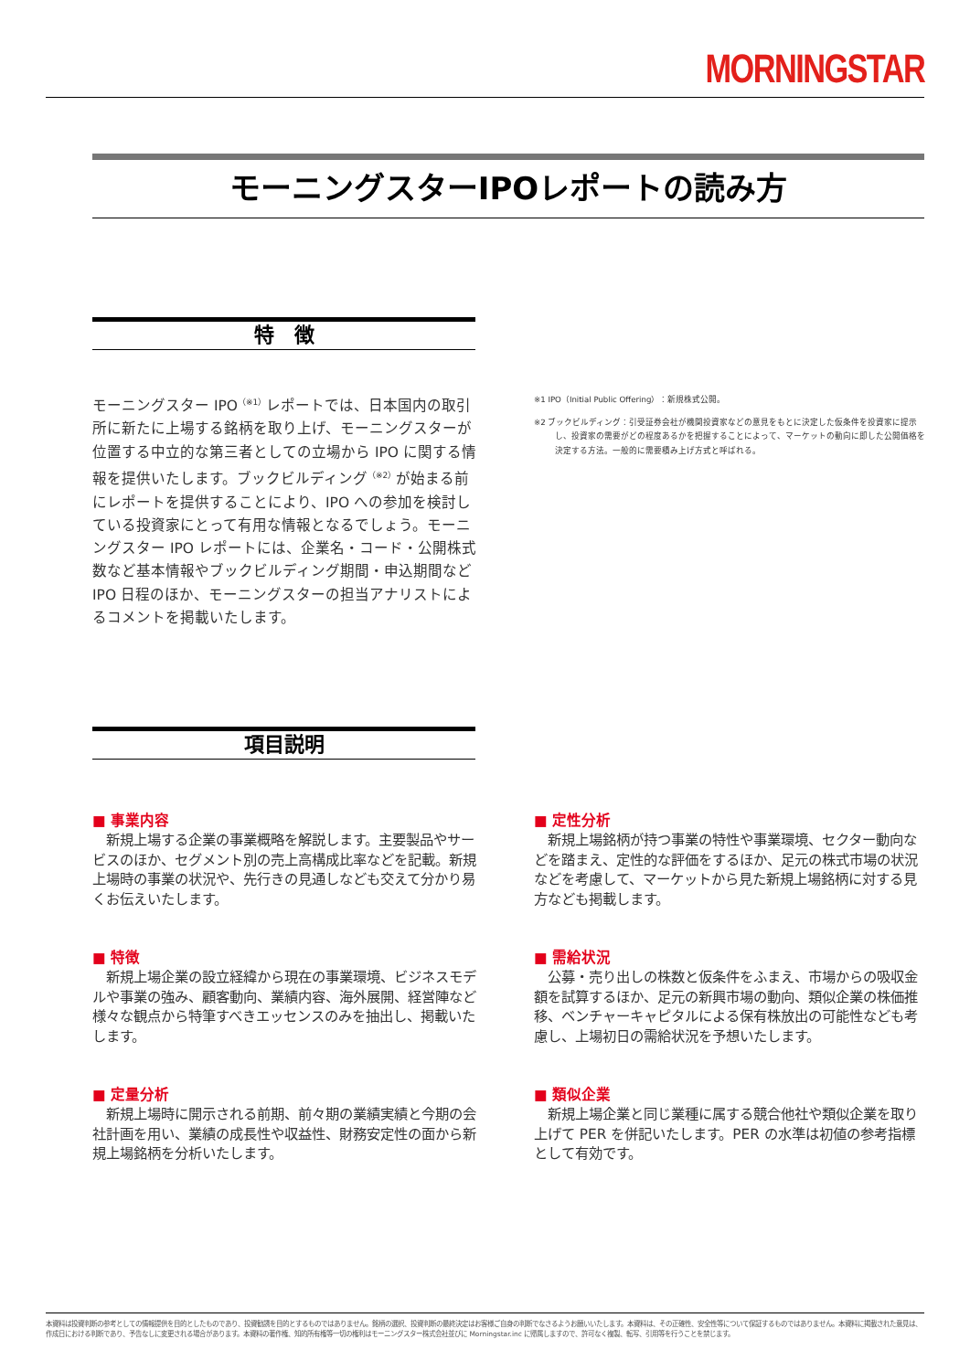MORNINGSTAR
モーニングスターIPOレポートの読み方
特　徴
モーニングスター IPO<sup>（※1）</sup>レポートでは、日本国内の取引所に新たに上場する銘柄を取り上げ、モーニングスターが位置する中立的な第三者としての立場から IPO に関する情報を提供いたします。ブックビルディング<sup>（※2）</sup>が始まる前にレポートを提供することにより、IPO への参加を検討している投資家にとって有用な情報となるでしょう。モーニングスター IPO レポートには、企業名・コード・公開株式数など基本情報やブックビルディング期間・申込期間など IPO 日程のほか、モーニングスターの担当アナリストによるコメントを掲載いたします。
※1 IPO（Initial Public Offering）：新規株式公開。
※2 ブックビルディング：引受証券会社が機関投資家などの意見をもとに決定した仮条件を投資家に提示し、投資家の需要がどの程度あるかを把握することによって、マーケットの動向に即した公開価格を決定する方法。一般的に需要積み上げ方式と呼ばれる。
項目説明
■ 事業内容
新規上場する企業の事業概略を解説します。主要製品やサービスのほか、セグメント別の売上高構成比率などを記載。新規上場時の事業の状況や、先行きの見通しなども交えて分かり易くお伝えいたします。
■ 定性分析
新規上場銘柄が持つ事業の特性や事業環境、セクター動向などを踏まえ、定性的な評価をするほか、足元の株式市場の状況などを考慮して、マーケットから見た新規上場銘柄に対する見方なども掲載します。
■ 特徴
新規上場企業の設立経緯から現在の事業環境、ビジネスモデルや事業の強み、顧客動向、業績内容、海外展開、経営陣など様々な観点から特筆すべきエッセンスのみを抽出し、掲載いたします。
■ 需給状況
公募・売り出しの株数と仮条件をふまえ、市場からの吸収金額を試算するほか、足元の新興市場の動向、類似企業の株価推移、ベンチャーキャピタルによる保有株放出の可能性なども考慮し、上場初日の需給状況を予想いたします。
■ 定量分析
新規上場時に開示される前期、前々期の業績実績と今期の会社計画を用い、業績の成長性や収益性、財務安定性の面から新規上場銘柄を分析いたします。
■ 類似企業
新規上場企業と同じ業種に属する競合他社や類似企業を取り上げて PER を併記いたします。PER の水準は初値の参考指標として有効です。
本資料は投資判断の参考としての情報提供を目的としたものであり、投資勧誘を目的とするものではありません。銘柄の選択、投資判断の最終決定はお客様ご自身の判断でなさるようお願いいたします。本資料は、その正確性、安全性等について保証するものではありません。本資料に掲載された意見は、作成日における判断であり、予告なしに変更される場合があります。本資料の著作権、知的所有権等一切の権利はモーニングスター株式会社並びに Morningstar.inc に帰属しますので、許可なく複製、転写、引用等を行うことを禁じます。